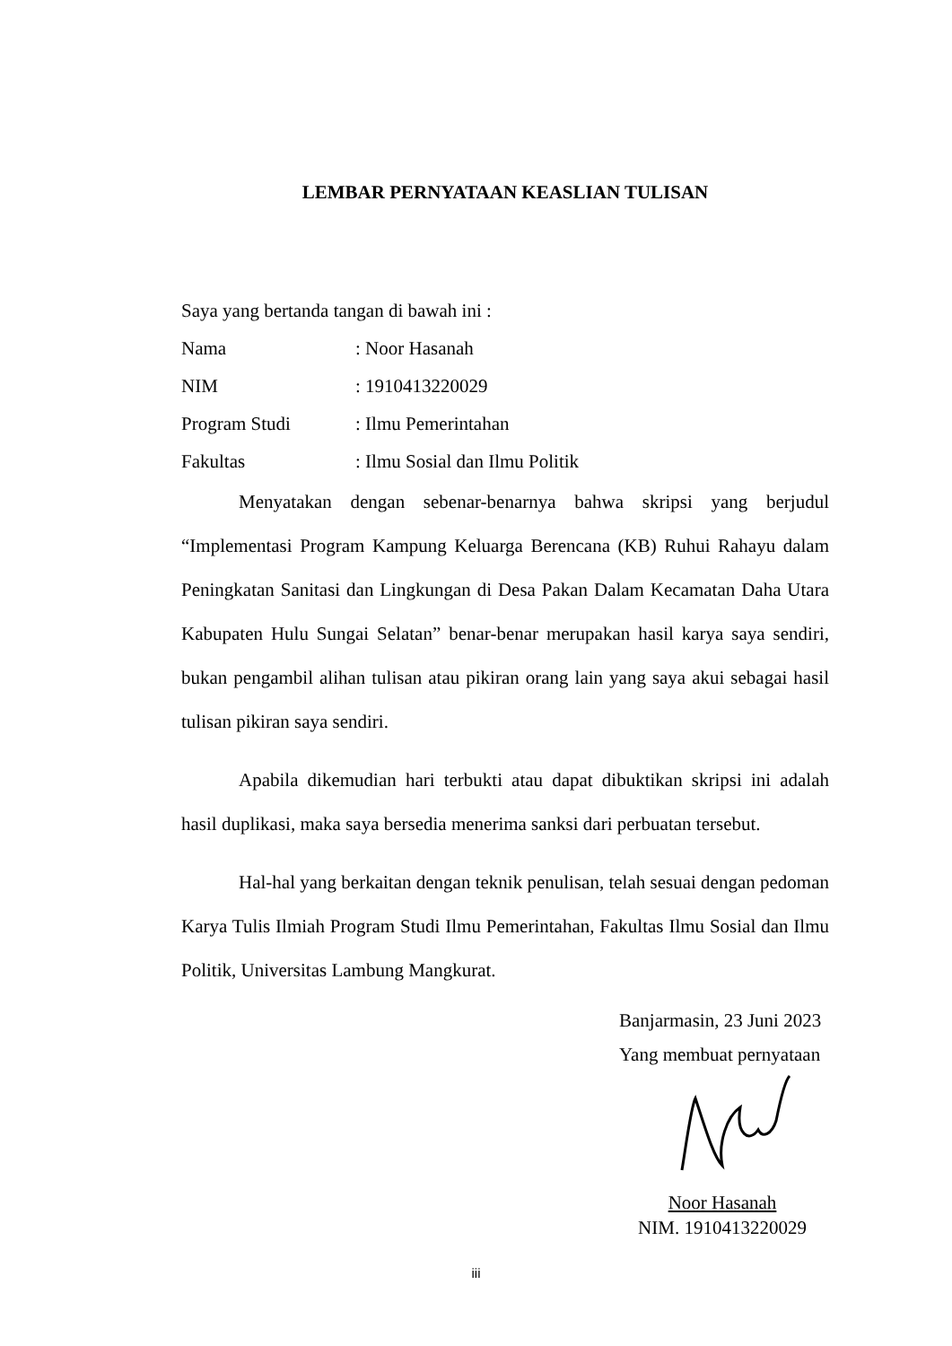LEMBAR PERNYATAAN KEASLIAN TULISAN
Saya yang bertanda tangan di bawah ini :
Nama: Noor Hasanah
NIM: 1910413220029
Program Studi: Ilmu Pemerintahan
Fakultas: Ilmu Sosial dan Ilmu Politik
Menyatakan dengan sebenar-benarnya bahwa skripsi yang berjudul “Implementasi Program Kampung Keluarga Berencana (KB) Ruhui Rahayu dalam Peningkatan Sanitasi dan Lingkungan di Desa Pakan Dalam Kecamatan Daha Utara Kabupaten Hulu Sungai Selatan” benar-benar merupakan hasil karya saya sendiri, bukan pengambil alihan tulisan atau pikiran orang lain yang saya akui sebagai hasil tulisan pikiran saya sendiri.
Apabila dikemudian hari terbukti atau dapat dibuktikan skripsi ini adalah hasil duplikasi, maka saya bersedia menerima sanksi dari perbuatan tersebut.
Hal-hal yang berkaitan dengan teknik penulisan, telah sesuai dengan pedoman Karya Tulis Ilmiah Program Studi Ilmu Pemerintahan, Fakultas Ilmu Sosial dan Ilmu Politik, Universitas Lambung Mangkurat.
Banjarmasin, 23 Juni 2023
Yang membuat pernyataan
Noor Hasanah
NIM. 1910413220029
iii